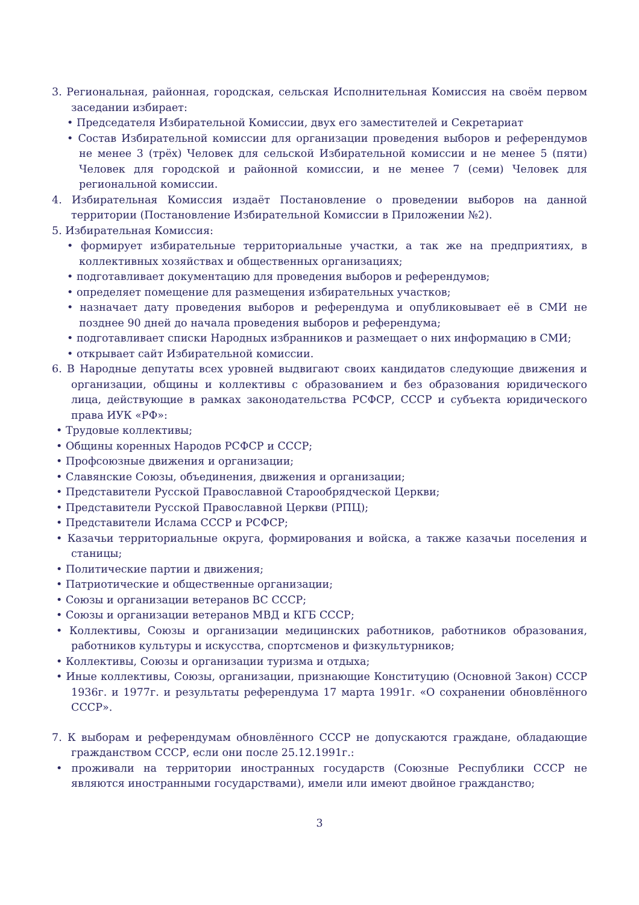3. Региональная, районная, городская, сельская Исполнительная Комиссия на своём первом заседании избирает:
• Председателя Избирательной Комиссии, двух его заместителей и Секретариат
• Состав Избирательной комиссии для организации проведения выборов и референдумов не менее 3 (трёх) Человек для сельской Избирательной комиссии и не менее 5 (пяти) Человек для городской и районной комиссии, и не менее 7 (семи) Человек для региональной комиссии.
4. Избирательная Комиссия издаёт Постановление о проведении выборов на данной территории (Постановление Избирательной Комиссии в Приложении №2).
5. Избирательная Комиссия:
• формирует избирательные территориальные участки, а так же на предприятиях, в коллективных хозяйствах и общественных организациях;
• подготавливает документацию для проведения выборов и референдумов;
• определяет помещение для размещения избирательных участков;
• назначает дату проведения выборов и референдума и опубликовывает её в СМИ не позднее 90 дней до начала проведения выборов и референдума;
• подготавливает списки Народных избранников и размещает о них информацию в СМИ;
• открывает сайт Избирательной комиссии.
6. В Народные депутаты всех уровней выдвигают своих кандидатов следующие движения и организации, общины и коллективы с образованием и без образования юридического лица, действующие в рамках законодательства РСФСР, СССР и субъекта юридического права ИУК «РФ»:
• Трудовые коллективы;
• Общины коренных Народов РСФСР и СССР;
• Профсоюзные движения и организации;
• Славянские Союзы, объединения, движения и организации;
• Представители Русской Православной Старообрядческой Церкви;
• Представители Русской Православной Церкви (РПЦ);
• Представители Ислама СССР и РСФСР;
• Казачьи территориальные округа, формирования и войска, а также казачьи поселения и станицы;
• Политические партии и движения;
• Патриотические и общественные организации;
• Союзы и организации ветеранов ВС СССР;
• Союзы и организации ветеранов МВД и КГБ СССР;
• Коллективы, Союзы и организации медицинских работников, работников образования, работников культуры и искусства, спортсменов и физкультурников;
• Коллективы, Союзы и организации туризма и отдыха;
• Иные коллективы, Союзы, организации, признающие Конституцию (Основной Закон) СССР 1936г. и 1977г. и результаты референдума 17 марта 1991г. «О сохранении обновлённого СССР».
7. К выборам и референдумам обновлённого СССР не допускаются граждане, обладающие гражданством СССР, если они после 25.12.1991г.:
• проживали на территории иностранных государств (Союзные Республики СССР не являются иностранными государствами), имели или имеют двойное гражданство;
3